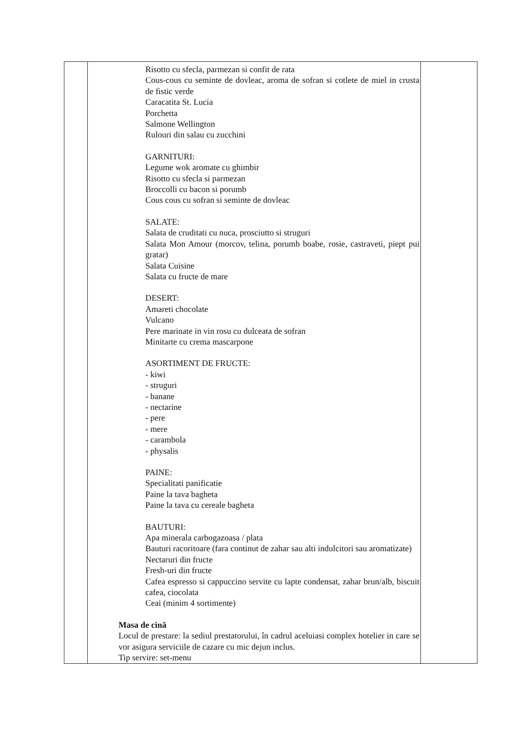| | Risotto cu sfecla, parmezan si confit de rata Cous-cous cu seminte de dovleac, aroma de sofran si cotlete de miel in crusta de fistic verde Caracatita St. Lucia Porchetta Salmone Wellington Rulouri din salau cu zucchini GARNITURI: Legume wok aromate cu ghimbir Risotto cu sfecla si parmezan Broccolli cu bacon si porumb Cous cous cu sofran si seminte de dovleac SALATE: Salata de cruditati cu nuca, prosciutto si struguri Salata Mon Amour (morcov, telina, porumb boabe, rosie, castraveti, piept pui gratar) Salata Cuisine Salata cu fructe de mare DESERT: Amareti chocolate Vulcano Pere marinate in vin rosu cu dulceata de sofran Minitarte cu crema mascarpone ASORTIMENT DE FRUCTE: - kiwi - struguri - banane - nectarine - pere - mere - carambola - physalis PAINE: Specialitati panificatie Paine la tava bagheta Paine la tava cu cereale bagheta BAUTURI: Apa minerala carbogazoasa / plata Bauturi racoritoare (fara continut de zahar sau alti indulcitori sau aromatizate) Nectaruri din fructe Fresh-uri din fructe Cafea espresso si cappuccino servite cu lapte condensat, zahar brun/alb, biscuit cafea, ciocolata Ceai (minim 4 sortimente) Masa de cină Locul de prestare: la sediul prestatorului, în cadrul aceluiasi complex hotelier in care se vor asigura serviciile de cazare cu mic dejun inclus. Tip servire: set-menu | |